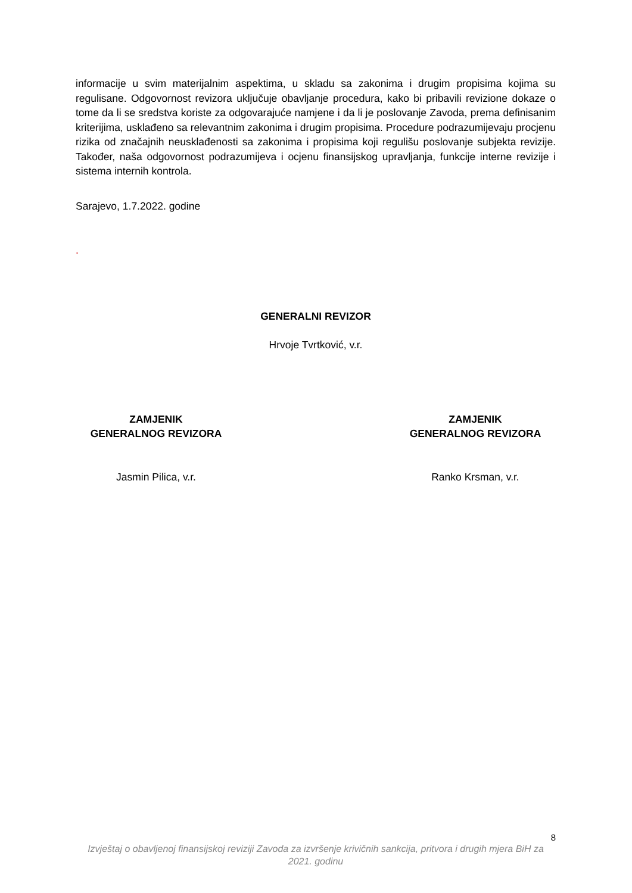informacije u svim materijalnim aspektima, u skladu sa zakonima i drugim propisima kojima su regulisane. Odgovornost revizora uključuje obavljanje procedura, kako bi pribavili revizione dokaze o tome da li se sredstva koriste za odgovarajuće namjene i da li je poslovanje Zavoda, prema definisanim kriterijima, usklađeno sa relevantnim zakonima i drugim propisima. Procedure podrazumijevaju procjenu rizika od značajnih neusklađenosti sa zakonima i propisima koji regulišu poslovanje subjekta revizije. Također, naša odgovornost podrazumijeva i ocjenu finansijskog upravljanja, funkcije interne revizije i sistema internih kontrola.
Sarajevo, 1.7.2022. godine
.
GENERALNI REVIZOR
Hrvoje Tvrtković, v.r.
ZAMJENIK
GENERALNOG REVIZORA
ZAMJENIK
GENERALNOG REVIZORA
Jasmin Pilica, v.r. Ranko Krsman, v.r.
8
Izvještaj o obavljenoj finansijskoj reviziji Zavoda za izvršenje krivičnih sankcija, pritvora i drugih mjera BiH za 2021. godinu